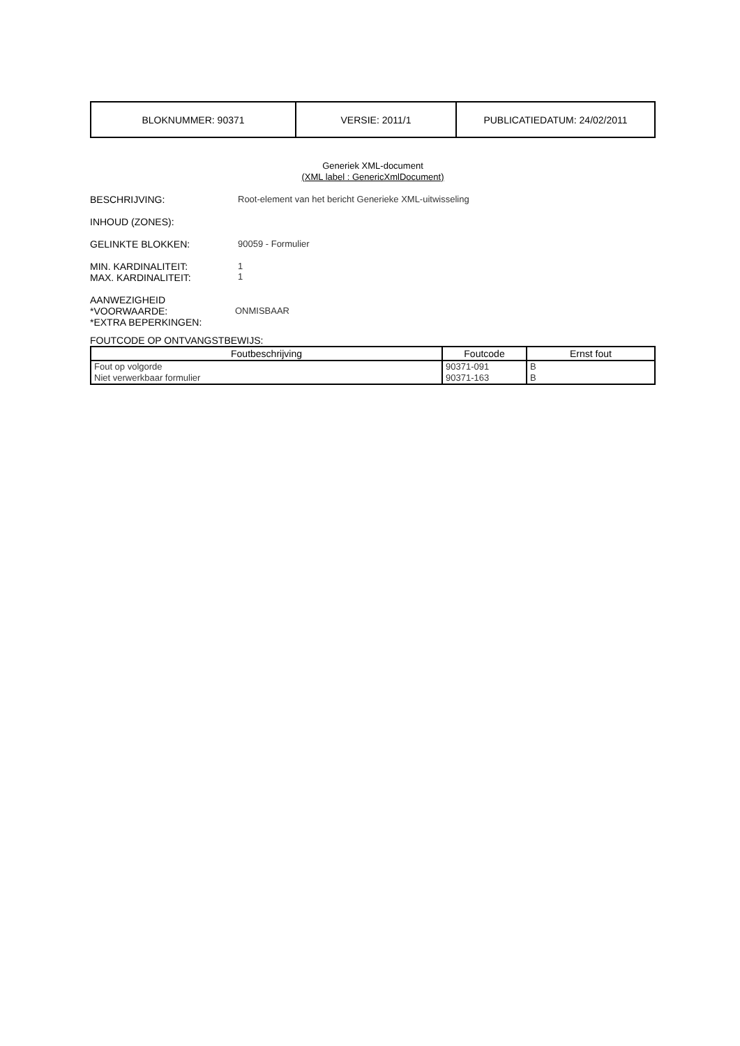| BLOKNUMMER: 90371 | VERSIE: 2011/1 | PUBLICATIEDATUM: 24/02/2011 |
Generiek XML-document
(XML label : GenericXmlDocument)
BESCHRIJVING: Root-element van het bericht Generieke XML-uitwisseling
INHOUD (ZONES):
GELINKTE BLOKKEN: 90059 - Formulier
MIN. KARDINALITEIT:
MAX. KARDINALITEIT:
1
1
AANWEZIGHEID
*VOORWAARDE:
*EXTRA BEPERKINGEN:
ONMISBAAR
FOUTCODE OP ONTVANGSTBEWIJS:
| Foutbeschrijving | Foutcode | Ernst fout |
| --- | --- | --- |
| Fout op volgorde | 90371-091 | B |
| Niet verwerkbaar formulier | 90371-163 | B |